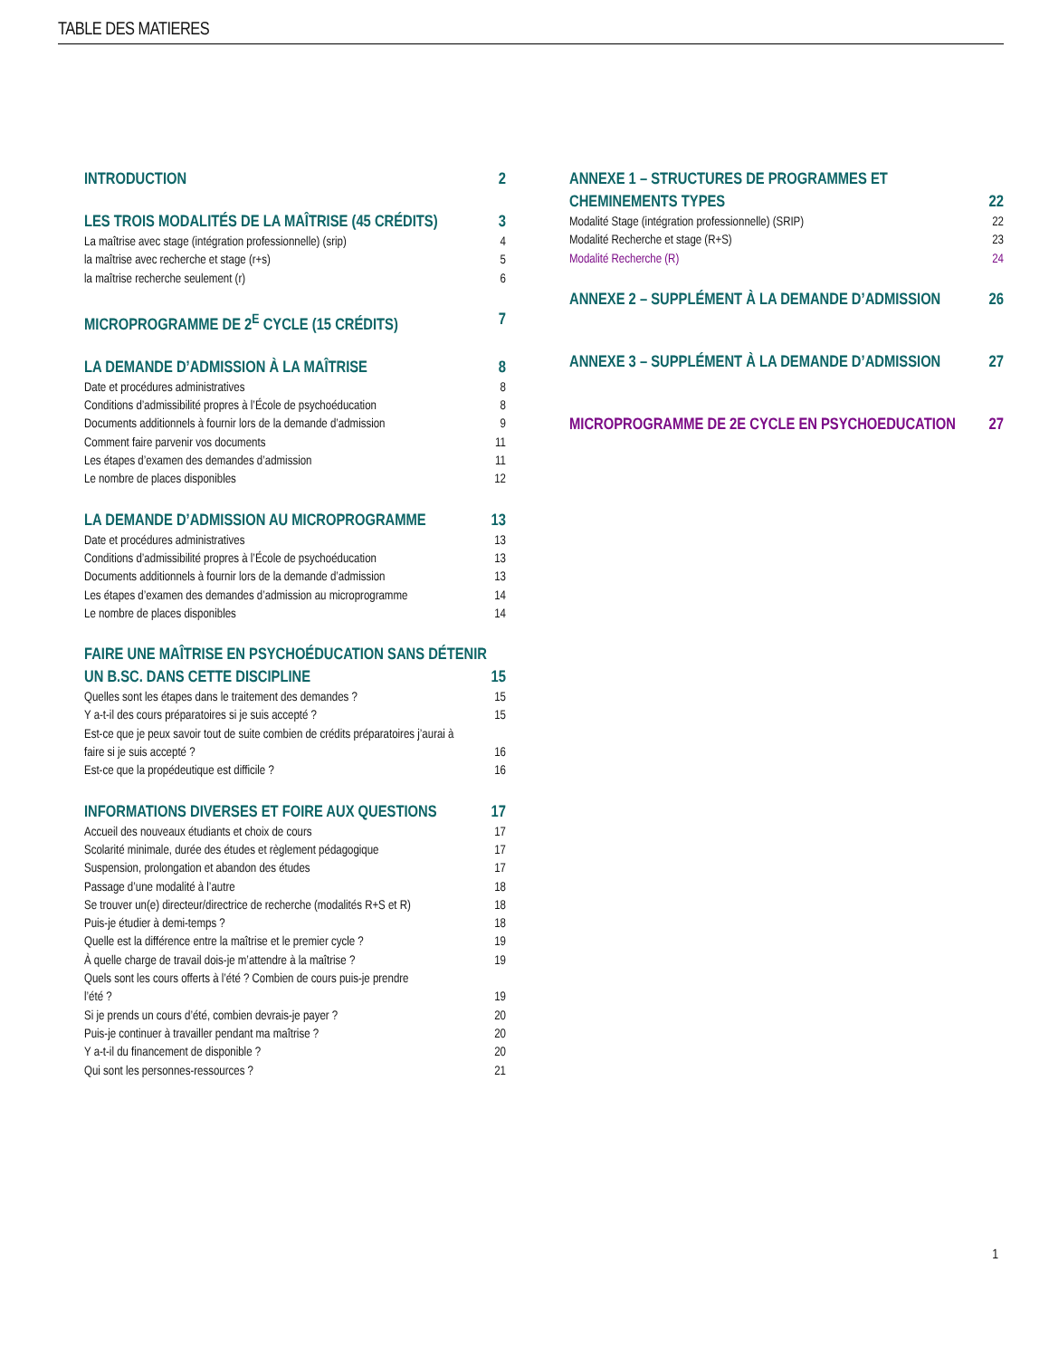TABLE DES MATIERES
INTRODUCTION 2
LES TROIS MODALITÉS DE LA MAÎTRISE (45 CRÉDITS) 3
La maîtrise avec stage (intégration professionnelle) (srip) 4
la maîtrise avec recherche et stage (r+s) 5
la maîtrise recherche seulement (r) 6
MICROPROGRAMME DE 2<sup>E</sup> CYCLE (15 CRÉDITS) 7
LA DEMANDE D’ADMISSION À LA MAÎTRISE 8
Date et procédures administratives 8
Conditions d’admissibilité propres à l’École de psychoéducation 8
Documents additionnels à fournir lors de la demande d’admission 9
Comment faire parvenir vos documents 11
Les étapes d’examen des demandes d’admission 11
Le nombre de places disponibles 12
LA DEMANDE D’ADMISSION AU MICROPROGRAMME 13
Date et procédures administratives 13
Conditions d’admissibilité propres à l’École de psychoéducation 13
Documents additionnels à fournir lors de la demande d’admission 13
Les étapes d’examen des demandes d’admission au microprogramme 14
Le nombre de places disponibles 14
FAIRE UNE MAÎTRISE EN PSYCHOÉDUCATION SANS DÉTENIR
UN B.SC. DANS CETTE DISCIPLINE 15
Quelles sont les étapes dans le traitement des demandes ? 15
Y a-t-il des cours préparatoires si je suis accepté ? 15
Est-ce que je peux savoir tout de suite combien de crédits préparatoires j’aurai à
faire si je suis accepté ? 16
Est-ce que la propédeutique est difficile ? 16
INFORMATIONS DIVERSES ET FOIRE AUX QUESTIONS 17
Accueil des nouveaux étudiants et choix de cours 17
Scolarité minimale, durée des études et règlement pédagogique 17
Suspension, prolongation et abandon des études 17
Passage d’une modalité à l’autre 18
Se trouver un(e) directeur/directrice de recherche (modalités R+S et R) 18
Puis-je étudier à demi-temps ? 18
Quelle est la différence entre la maîtrise et le premier cycle ? 19
À quelle charge de travail dois-je m’attendre à la maîtrise ? 19
Quels sont les cours offerts à l’été ? Combien de cours puis-je prendre
l’été ? 19
Si je prends un cours d’été, combien devrais-je payer ? 20
Puis-je continuer à travailler pendant ma maîtrise ? 20
Y a-t-il du financement de disponible ? 20
Qui sont les personnes-ressources ? 21
ANNEXE 1 – STRUCTURES DE PROGRAMMES ET
CHEMINEMENTS TYPES 22
Modalité Stage (intégration professionnelle) (SRIP) 22
Modalité Recherche et stage (R+S) 23
Modalité Recherche (R) 24
ANNEXE 2 – SUPPLÉMENT À LA DEMANDE D’ADMISSION 26
ANNEXE 3 – SUPPLÉMENT À LA DEMANDE D’ADMISSION 27
MICROPROGRAMME DE 2E CYCLE EN PSYCHOEDUCATION 27
1